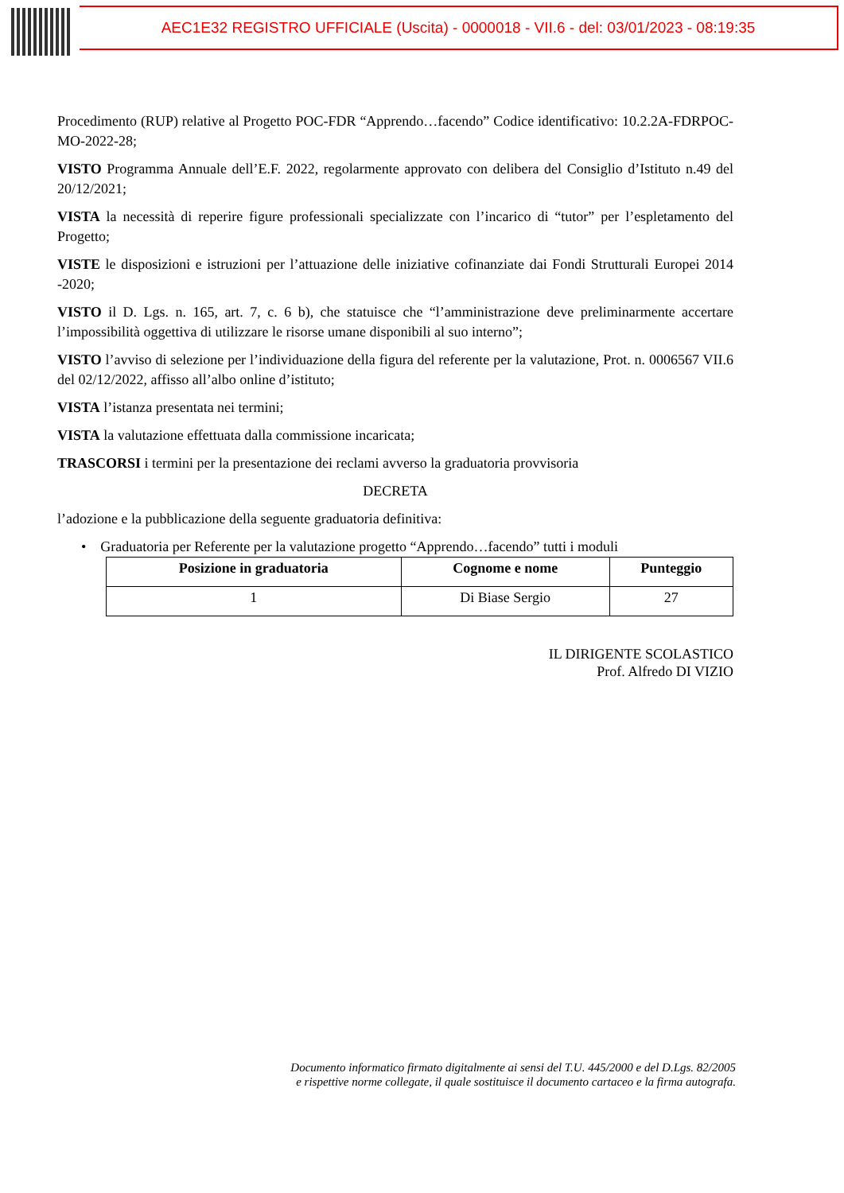AEC1E32 REGISTRO UFFICIALE (Uscita) - 0000018 - VII.6 - del: 03/01/2023 - 08:19:35
Procedimento (RUP) relative al Progetto POC-FDR “Apprendo…facendo” Codice identificativo: 10.2.2A-FDRPOC-MO-2022-28;
VISTO Programma Annuale dell’E.F. 2022, regolarmente approvato con delibera del Consiglio d’Istituto n.49 del 20/12/2021;
VISTA la necessità di reperire figure professionali specializzate con l’incarico di “tutor” per l’espletamento del Progetto;
VISTE le disposizioni e istruzioni per l’attuazione delle iniziative cofinanziate dai Fondi Strutturali Europei 2014 -2020;
VISTO il D. Lgs. n. 165, art. 7, c. 6 b), che statuisce che “l’amministrazione deve preliminarmente accertare l’impossibilità oggettiva di utilizzare le risorse umane disponibili al suo interno”;
VISTO l’avviso di selezione per l’individuazione della figura del referente per la valutazione, Prot. n. 0006567 VII.6 del 02/12/2022, affisso all’albo online d’istituto;
VISTA l’istanza presentata nei termini;
VISTA la valutazione effettuata dalla commissione incaricata;
TRASCORSI i termini per la presentazione dei reclami avverso la graduatoria provvisoria
DECRETA
l’adozione e la pubblicazione della seguente graduatoria definitiva:
• Graduatoria per Referente per la valutazione progetto “Apprendo…facendo” tutti i moduli
| Posizione in graduatoria | Cognome e nome | Punteggio |
| --- | --- | --- |
| 1 | Di Biase Sergio | 27 |
IL DIRIGENTE SCOLASTICO
Prof. Alfredo DI VIZIO
Documento informatico firmato digitalmente ai sensi del T.U. 445/2000 e del D.Lgs. 82/2005
e rispettive norme collegate, il quale sostituisce il documento cartaceo e la firma autografa.